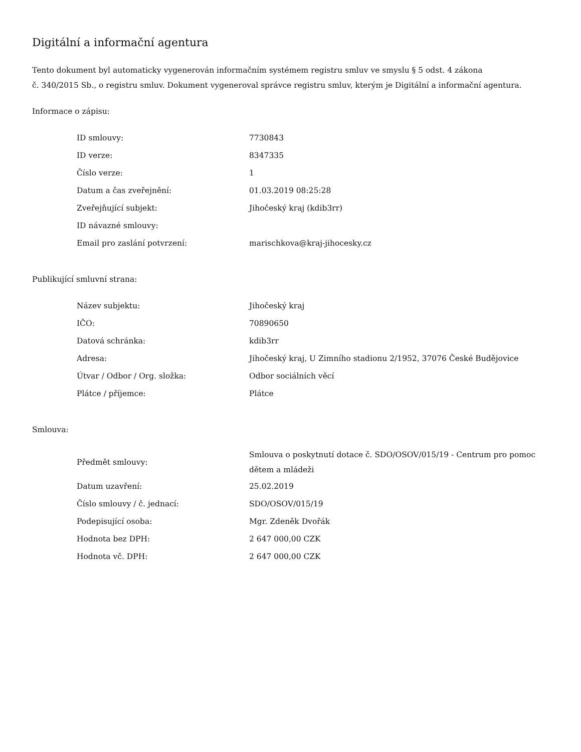Digitální a informační agentura
Tento dokument byl automaticky vygenerován informačním systémem registru smluv ve smyslu § 5 odst. 4 zákona
č. 340/2015 Sb., o registru smluv. Dokument vygeneroval správce registru smluv, kterým je Digitální a informační agentura.
Informace o zápisu:
| ID smlouvy: | 7730843 |
| ID verze: | 8347335 |
| Číslo verze: | 1 |
| Datum a čas zveřejnění: | 01.03.2019 08:25:28 |
| Zveřejňující subjekt: | Jihočeský kraj (kdib3rr) |
| ID návazné smlouvy: | |
| Email pro zaslání potvrzení: | marischkova@kraj-jihocesky.cz |
Publikující smluvní strana:
| Název subjektu: | Jihočeský kraj |
| IČO: | 70890650 |
| Datová schránka: | kdib3rr |
| Adresa: | Jihočeský kraj, U Zimního stadionu 2/1952, 37076 České Budějovice |
| Útvar / Odbor / Org. složka: | Odbor sociálních věcí |
| Plátce / příjemce: | Plátce |
Smlouva:
| Předmět smlouvy: | Smlouva o poskytnutí dotace č. SDO/OSOV/015/19 - Centrum pro pomoc dětem a mládeži |
| Datum uzavření: | 25.02.2019 |
| Číslo smlouvy / č. jednací: | SDO/OSOV/015/19 |
| Podepisující osoba: | Mgr. Zdeněk Dvořák |
| Hodnota bez DPH: | 2 647 000,00 CZK |
| Hodnota vč. DPH: | 2 647 000,00 CZK |